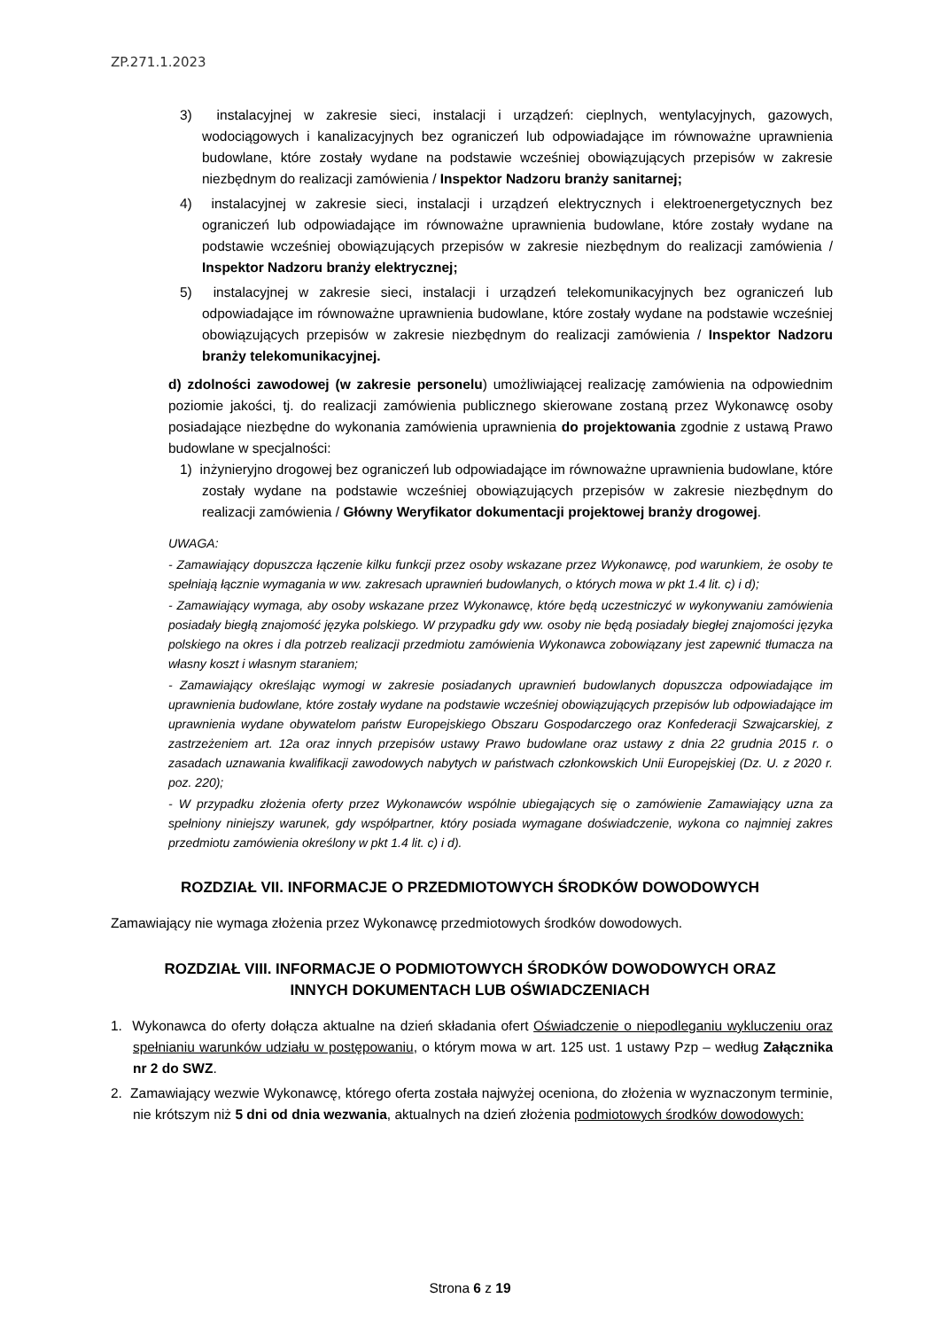ZP.271.1.2023
3) instalacyjnej w zakresie sieci, instalacji i urządzeń: cieplnych, wentylacyjnych, gazowych, wodociągowych i kanalizacyjnych bez ograniczeń lub odpowiadające im równoważne uprawnienia budowlane, które zostały wydane na podstawie wcześniej obowiązujących przepisów w zakresie niezbędnym do realizacji zamówienia / Inspektor Nadzoru branży sanitarnej;
4) instalacyjnej w zakresie sieci, instalacji i urządzeń elektrycznych i elektroenergetycznych bez ograniczeń lub odpowiadające im równoważne uprawnienia budowlane, które zostały wydane na podstawie wcześniej obowiązujących przepisów w zakresie niezbędnym do realizacji zamówienia / Inspektor Nadzoru branży elektrycznej;
5) instalacyjnej w zakresie sieci, instalacji i urządzeń telekomunikacyjnych bez ograniczeń lub odpowiadające im równoważne uprawnienia budowlane, które zostały wydane na podstawie wcześniej obowiązujących przepisów w zakresie niezbędnym do realizacji zamówienia / Inspektor Nadzoru branży telekomunikacyjnej.
d) zdolności zawodowej (w zakresie personelu) umożliwiającej realizację zamówienia na odpowiednim poziomie jakości, tj. do realizacji zamówienia publicznego skierowane zostaną przez Wykonawcę osoby posiadające niezbędne do wykonania zamówienia uprawnienia do projektowania zgodnie z ustawą Prawo budowlane w specjalności:
1) inżynieryjno drogowej bez ograniczeń lub odpowiadające im równoważne uprawnienia budowlane, które zostały wydane na podstawie wcześniej obowiązujących przepisów w zakresie niezbędnym do realizacji zamówienia / Główny Weryfikator dokumentacji projektowej branży drogowej.
UWAGA:
- Zamawiający dopuszcza łączenie kilku funkcji przez osoby wskazane przez Wykonawcę, pod warunkiem, że osoby te spełniają łącznie wymagania w ww. zakresach uprawnień budowlanych, o których mowa w pkt 1.4 lit. c) i d);
- Zamawiający wymaga, aby osoby wskazane przez Wykonawcę, które będą uczestniczyć w wykonywaniu zamówienia posiadały biegłą znajomość języka polskiego. W przypadku gdy ww. osoby nie będą posiadały biegłej znajomości języka polskiego na okres i dla potrzeb realizacji przedmiotu zamówienia Wykonawca zobowiązany jest zapewnić tłumacza na własny koszt i własnym staraniem;
- Zamawiający określając wymogi w zakresie posiadanych uprawnień budowlanych dopuszcza odpowiadające im uprawnienia budowlane, które zostały wydane na podstawie wcześniej obowiązujących przepisów lub odpowiadające im uprawnienia wydane obywatelom państw Europejskiego Obszaru Gospodarczego oraz Konfederacji Szwajcarskiej, z zastrzeżeniem art. 12a oraz innych przepisów ustawy Prawo budowlane oraz ustawy z dnia 22 grudnia 2015 r. o zasadach uznawania kwalifikacji zawodowych nabytych w państwach członkowskich Unii Europejskiej (Dz. U. z 2020 r. poz. 220);
- W przypadku złożenia oferty przez Wykonawców wspólnie ubiegających się o zamówienie Zamawiający uzna za spełniony niniejszy warunek, gdy współpartner, który posiada wymagane doświadczenie, wykona co najmniej zakres przedmiotu zamówienia określony w pkt 1.4 lit. c) i d).
ROZDZIAŁ VII. INFORMACJE O PRZEDMIOTOWYCH ŚRODKÓW DOWODOWYCH
Zamawiający nie wymaga złożenia przez Wykonawcę przedmiotowych środków dowodowych.
ROZDZIAŁ VIII. INFORMACJE O PODMIOTOWYCH ŚRODKÓW DOWODOWYCH ORAZ
INNYCH DOKUMENTACH LUB OŚWIADCZENIACH
1. Wykonawca do oferty dołącza aktualne na dzień składania ofert Oświadczenie o niepodleganiu wykluczeniu oraz spełnianiu warunków udziału w postępowaniu, o którym mowa w art. 125 ust. 1 ustawy Pzp – według Załącznika nr 2 do SWZ.
2. Zamawiający wezwie Wykonawcę, którego oferta została najwyżej oceniona, do złożenia w wyznaczonym terminie, nie krótszym niż 5 dni od dnia wezwania, aktualnych na dzień złożenia podmiotowych środków dowodowych:
Strona 6 z 19